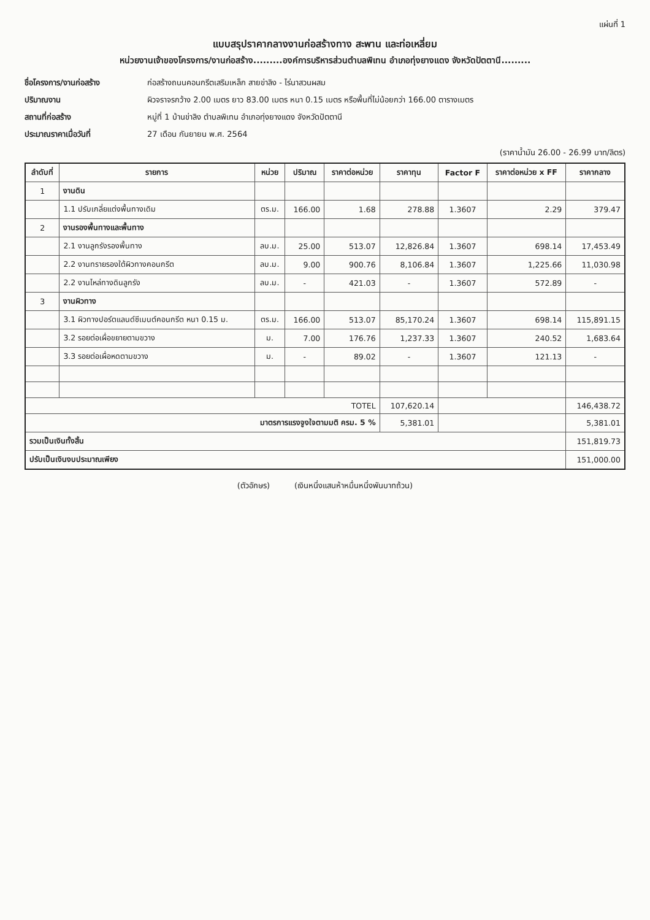แผ่นที่ 1
แบบสรุปราคากลางงานก่อสร้างทาง สะพาน และท่อเหลี่ยม
หน่วยงานเจ้าของโครงการ/งานก่อสร้าง.........องค์การบริหารส่วนตำบลพิเทน อำเภอทุ่งยางแดง จังหวัดปัตตานี.........
ชื่อโครงการ/งานก่อสร้าง ก่อสร้างถนนคอนกรีตเสริมเหล็ก สายข่าลิง - ไร่นาสวนผสม ปริมาณงาน ผิวจราจรกว้าง 2.00 เมตร ยาว 83.00 เมตร หนา 0.15 เมตร หรือพื้นที่ไม่น้อยกว่า 166.00 ตารางเมตร สถานที่ก่อสร้าง หมู่ที่ 1 บ้านข่าลิง ตำบลพิเทน อำเภอทุ่งยางแดง จังหวัดปัตตานี ประมาณราคาเมื่อวันที่ 27 เดือน กันยายน พ.ศ. 2564
(ราคาน้ำมัน 26.00 - 26.99 บาท/ลิตร)
| ลำดับที่ | รายการ | หน่วย | ปริมาณ | ราคาต่อหน่วย | ราคาทุน | Factor F | ราคาต่อหน่วย x FF | ราคากลาง |
| --- | --- | --- | --- | --- | --- | --- | --- | --- |
| 1 | งานดิน | | | | | | | |
| | 1.1 ปรับเกลี่ยแต่งพื้นทางเดิม | ตร.ม. | 166.00 | 1.68 | 278.88 | 1.3607 | 2.29 | 379.47 |
| 2 | งานรองพื้นทางและพื้นทาง | | | | | | | |
| | 2.1 งานลูกรังรองพื้นทาง | ลบ.ม. | 25.00 | 513.07 | 12,826.84 | 1.3607 | 698.14 | 17,453.49 |
| | 2.2 งานทรายรองใต้ผิวทางคอนกรีต | ลบ.ม. | 9.00 | 900.76 | 8,106.84 | 1.3607 | 1,225.66 | 11,030.98 |
| | 2.2 งานไหล่ทางดินลูกรัง | ลบ.ม. | - | 421.03 | - | 1.3607 | 572.89 | - |
| 3 | งานผิวทาง | | | | | | | |
| | 3.1 ผิวทางปอร์ตแลนด์ซีเมนต์คอนกรีต หนา 0.15 ม. | ตร.ม. | 166.00 | 513.07 | 85,170.24 | 1.3607 | 698.14 | 115,891.15 |
| | 3.2 รอยต่อเผื่อขยายตามขวาง | ม. | 7.00 | 176.76 | 1,237.33 | 1.3607 | 240.52 | 1,683.64 |
| | 3.3 รอยต่อเผื่อหดตามขวาง | ม. | - | 89.02 | - | 1.3607 | 121.13 | - |
| TOTEL | | | | | 107,620.14 | | | 146,438.72 |
| มาตรการแรงจูงใจตามมติ ครม. 5 % | | | | | 5,381.01 | | | 5,381.01 |
| รวมเป็นเงินทั้งสิ้น | | | | | | | | 151,819.73 |
| ปรับเป็นเงินงบประมาณเพียง | | | | | | | | 151,000.00 |
(ตัวอักษร) (เงินหนึ่งแสนห้าหมื่นหนึ่งพันบาทถ้วน)